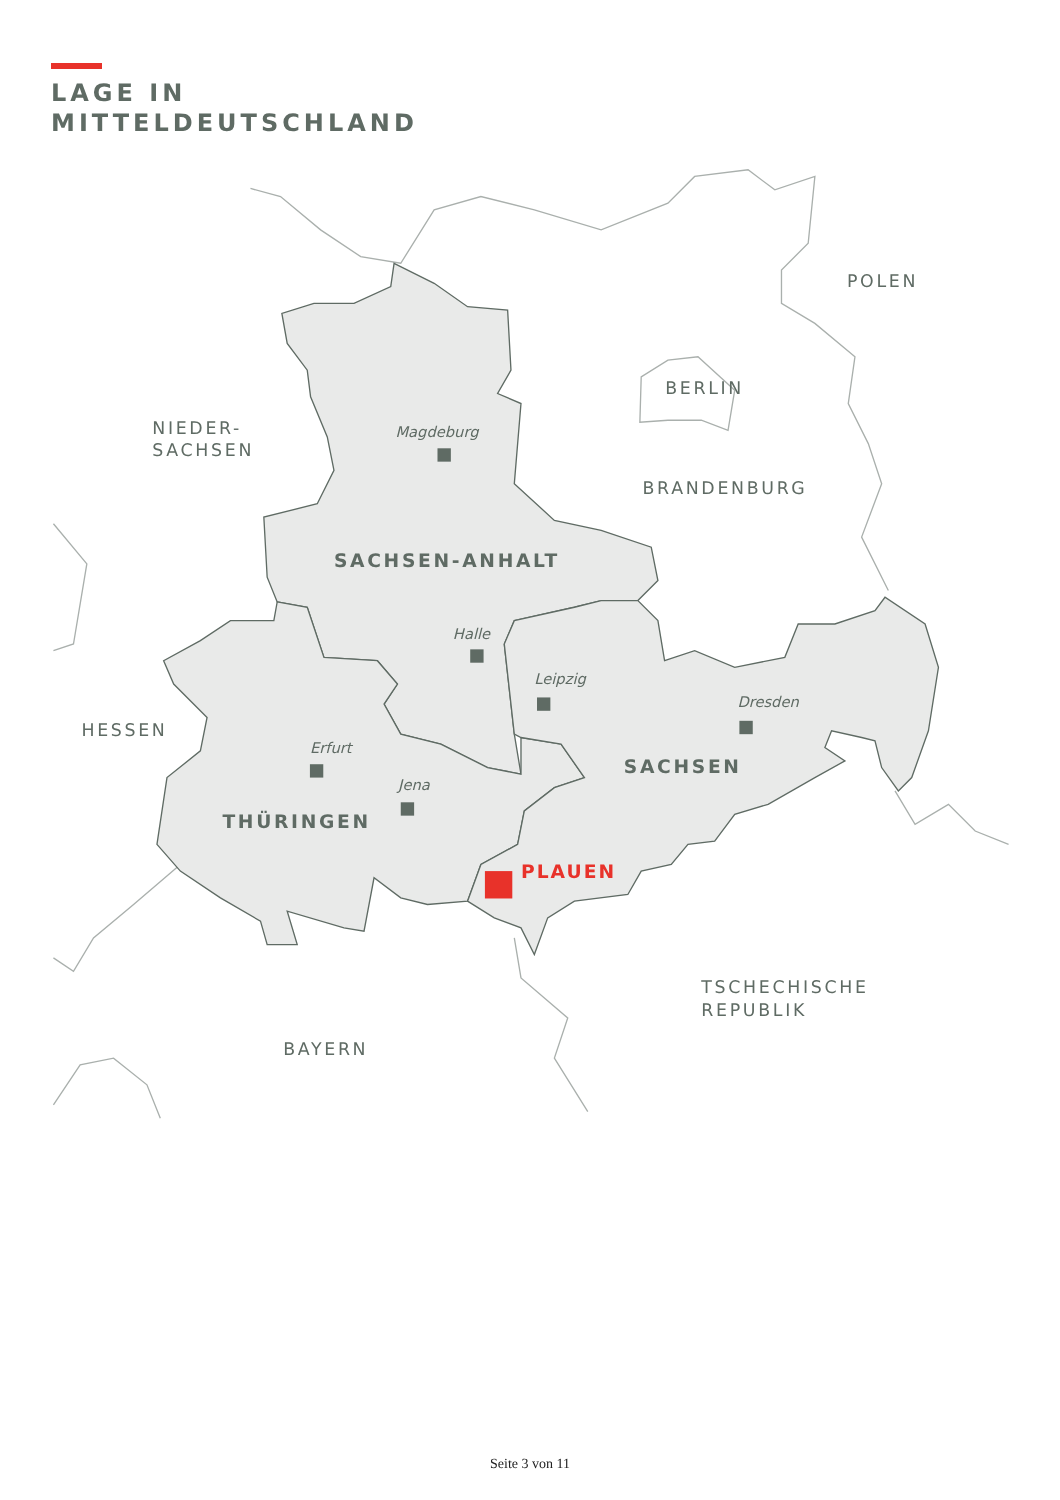LAGE IN
MITTELDEUTSCHLAND
POLEN
BERLIN
NIEDER-
SACHSEN
BRANDENBURG
HESSEN
TSCHECHISCHE
REPUBLIK
BAYERN
SACHSEN-ANHALT
SACHSEN
THÜRINGEN
PLAUEN
Magdeburg
Halle
Leipzig
Dresden
Erfurt
Jena
Seite 3 von 11